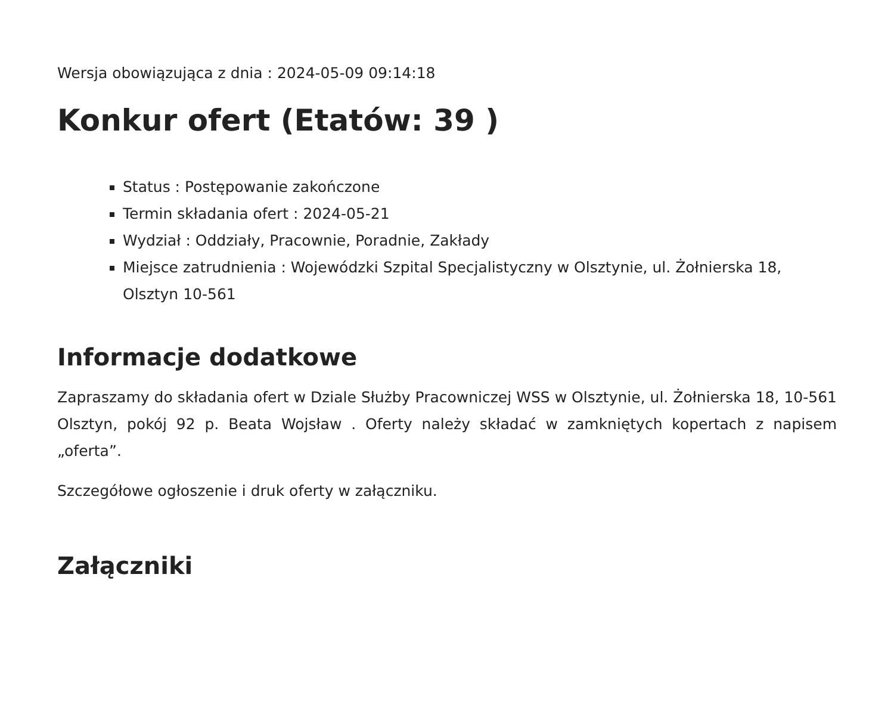Wersja obowiązująca z dnia : 2024-05-09 09:14:18
Konkur ofert (Etatów: 39 )
Status : Postępowanie zakończone
Termin składania ofert : 2024-05-21
Wydział : Oddziały, Pracownie, Poradnie, Zakłady
Miejsce zatrudnienia : Wojewódzki Szpital Specjalistyczny w Olsztynie, ul. Żołnierska 18, Olsztyn 10-561
Informacje dodatkowe
Zapraszamy do składania ofert w Dziale Służby Pracowniczej WSS w Olsztynie, ul. Żołnierska 18, 10-561 Olsztyn, pokój 92 p. Beata Wojsław . Oferty należy składać w zamkniętych kopertach z napisem „oferta”.
Szczegółowe ogłoszenie i druk oferty w załączniku.
Załączniki